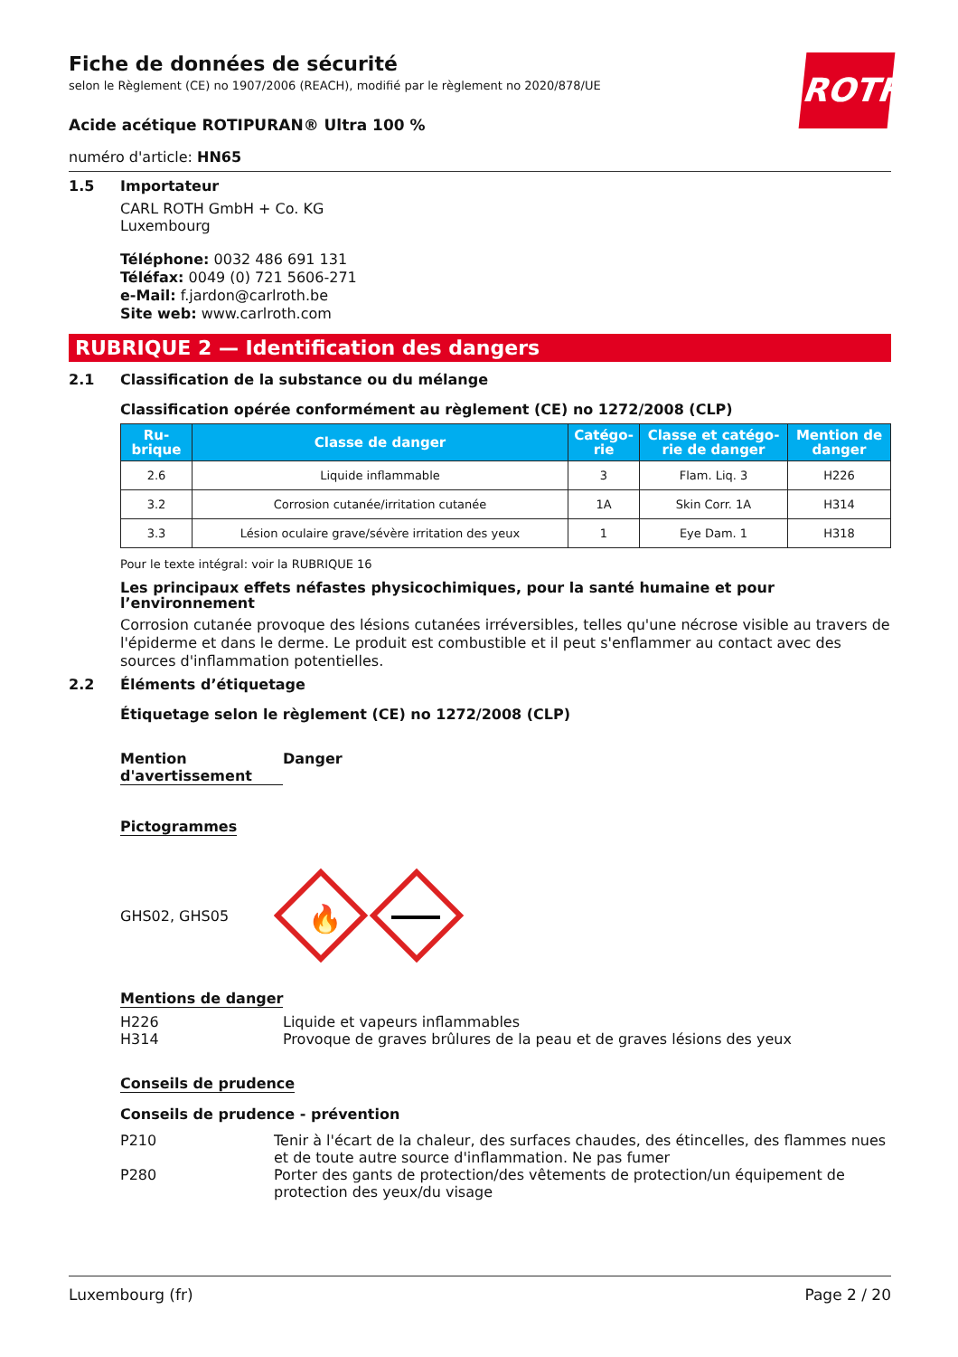ROTH
Fiche de données de sécurité
selon le Règlement (CE) no 1907/2006 (REACH), modifié par le règlement no 2020/878/UE
Acide acétique ROTIPURAN® Ultra 100 %
numéro d'article: HN65
1.5 Importateur
CARL ROTH GmbH + Co. KG
Luxembourg
Téléphone: 0032 486 691 131
Téléfax: 0049 (0) 721 5606-271
e-Mail: f.jardon@carlroth.be
Site web: www.carlroth.com
RUBRIQUE 2 — Identification des dangers
2.1 Classification de la substance ou du mélange
Classification opérée conformément au règlement (CE) no 1272/2008 (CLP)
| Ru- brique | Classe de danger | Catégo- rie | Classe et catégo- rie de danger | Mention de danger |
| --- | --- | --- | --- | --- |
| 2.6 | Liquide inflammable | 3 | Flam. Liq. 3 | H226 |
| 3.2 | Corrosion cutanée/irritation cutanée | 1A | Skin Corr. 1A | H314 |
| 3.3 | Lésion oculaire grave/sévère irritation des yeux | 1 | Eye Dam. 1 | H318 |
Pour le texte intégral: voir la RUBRIQUE 16
Les principaux effets néfastes physicochimiques, pour la santé humaine et pour l’environnement
Corrosion cutanée provoque des lésions cutanées irréversibles, telles qu'une nécrose visible au travers de l'épiderme et dans le derme. Le produit est combustible et il peut s'enflammer au contact avec des sources d'inflammation potentielles.
2.2 Éléments d’étiquetage
Étiquetage selon le règlement (CE) no 1272/2008 (CLP)
Mention d'avertissement
Danger
Pictogrammes
GHS02, GHS05
🔥
Mentions de danger
H226
H314
Liquide et vapeurs inflammables
Provoque de graves brûlures de la peau et de graves lésions des yeux
Conseils de prudence
Conseils de prudence - prévention
P210 Tenir à l'écart de la chaleur, des surfaces chaudes, des étincelles, des flammes nues et de toute autre source d'inflammation. Ne pas fumer
P280 Porter des gants de protection/des vêtements de protection/un équipement de protection des yeux/du visage
Luxembourg (fr) Page 2 / 20